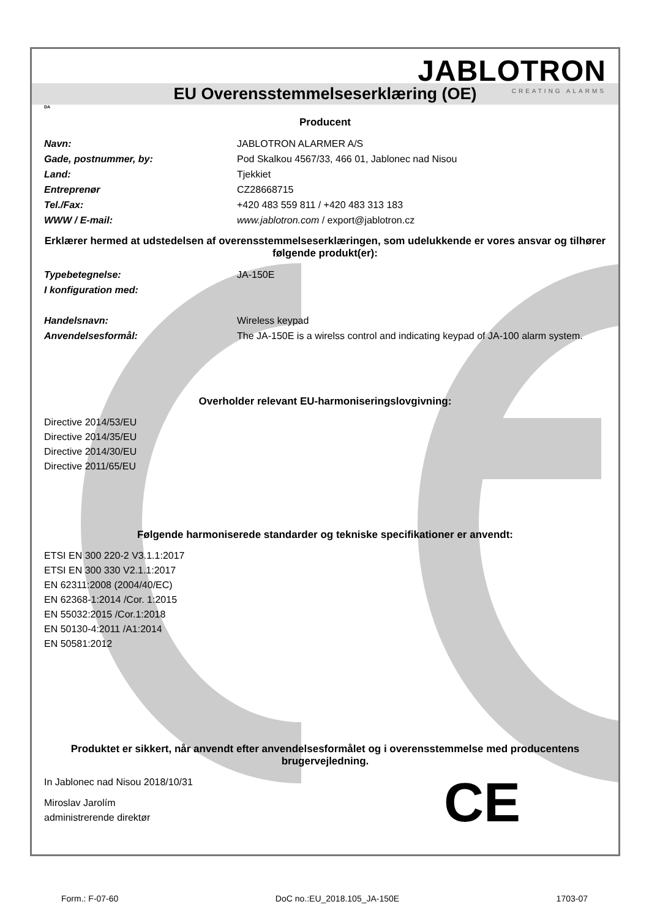JABLOTRON
CREATING ALARMS
EU Overensstemmelseserklæring (OE)
DA
Producent
Navn: JABLOTRON ALARMER A/S
Gade, postnummer, by: Pod Skalkou 4567/33, 466 01, Jablonec nad Nisou
Land: Tjekkiet
Entreprenør CZ28668715
Tel./Fax: +420 483 559 811 / +420 483 313 183
WWW / E-mail: www.jablotron.com / export@jablotron.cz
Erklærer hermed at udstedelsen af overensstemmelseserklæringen, som udelukkende er vores ansvar og tilhører følgende produkt(er):
Typebetegnelse: JA-150E
I konfiguration med:
Handelsnavn: Wireless keypad
Anvendelsesformål: The JA-150E is a wirelss control and indicating keypad of JA-100 alarm system.
Overholder relevant EU-harmoniseringslovgivning:
Directive 2014/53/EU
Directive 2014/35/EU
Directive 2014/30/EU
Directive 2011/65/EU
Følgende harmoniserede standarder og tekniske specifikationer er anvendt:
ETSI EN 300 220-2 V3.1.1:2017
ETSI EN 300 330 V2.1.1:2017
EN 62311:2008 (2004/40/EC)
EN 62368-1:2014 /Cor. 1:2015
EN 55032:2015 /Cor.1:2018
EN 50130-4:2011 /A1:2014
EN 50581:2012
Produktet er sikkert, når anvendt efter anvendelsesformålet og i overensstemmelse med producentens brugervejledning.
In Jablonec nad Nisou 2018/10/31
Miroslav Jarolím
administrerende direktør
CE
Form.: F-07-60 DoC no.:EU_2018.105_JA-150E 1703-07